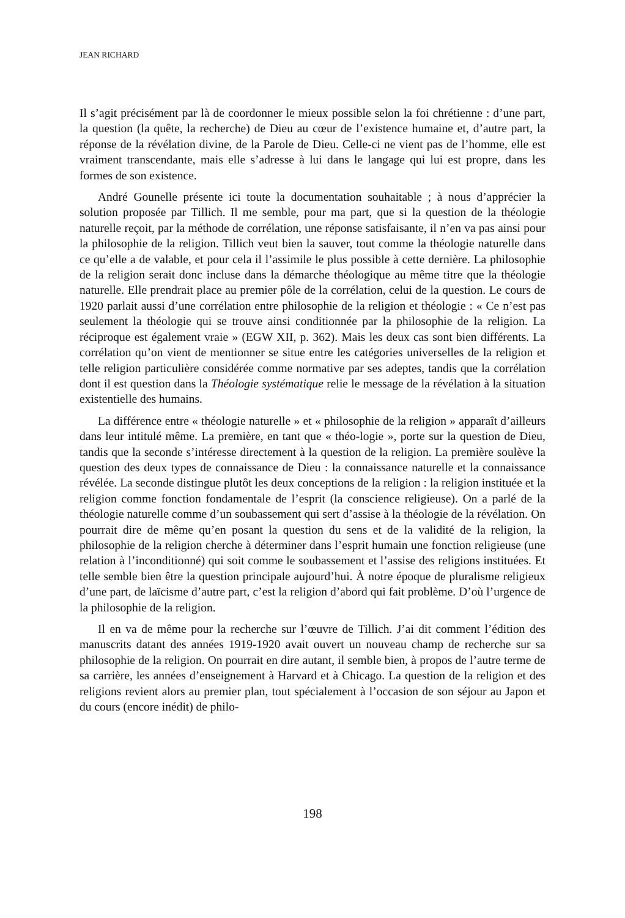JEAN RICHARD
Il s’agit précisément par là de coordonner le mieux possible selon la foi chrétienne : d’une part, la question (la quête, la recherche) de Dieu au cœur de l’existence humaine et, d’autre part, la réponse de la révélation divine, de la Parole de Dieu. Celle-ci ne vient pas de l’homme, elle est vraiment transcendante, mais elle s’adresse à lui dans le langage qui lui est propre, dans les formes de son existence.
André Gounelle présente ici toute la documentation souhaitable ; à nous d’apprécier la solution proposée par Tillich. Il me semble, pour ma part, que si la question de la théologie naturelle reçoit, par la méthode de corrélation, une réponse satisfaisante, il n’en va pas ainsi pour la philosophie de la religion. Tillich veut bien la sauver, tout comme la théologie naturelle dans ce qu’elle a de valable, et pour cela il l’assimile le plus possible à cette dernière. La philosophie de la religion serait donc incluse dans la démarche théologique au même titre que la théologie naturelle. Elle prendrait place au premier pôle de la corrélation, celui de la question. Le cours de 1920 parlait aussi d’une corrélation entre philosophie de la religion et théologie : « Ce n’est pas seulement la théologie qui se trouve ainsi conditionnée par la philosophie de la religion. La réciproque est également vraie » (EGW XII, p. 362). Mais les deux cas sont bien différents. La corrélation qu’on vient de mentionner se situe entre les catégories universelles de la religion et telle religion particulière considérée comme normative par ses adeptes, tandis que la corrélation dont il est question dans la Théologie systématique relie le message de la révélation à la situation existentielle des humains.
La différence entre « théologie naturelle » et « philosophie de la religion » apparaît d’ailleurs dans leur intitulé même. La première, en tant que « théo-logie », porte sur la question de Dieu, tandis que la seconde s’intéresse directement à la question de la religion. La première soulève la question des deux types de connaissance de Dieu : la connaissance naturelle et la connaissance révélée. La seconde distingue plutôt les deux conceptions de la religion : la religion instituée et la religion comme fonction fondamentale de l’esprit (la conscience religieuse). On a parlé de la théologie naturelle comme d’un soubassement qui sert d’assise à la théologie de la révélation. On pourrait dire de même qu’en posant la question du sens et de la validité de la religion, la philosophie de la religion cherche à déterminer dans l’esprit humain une fonction religieuse (une relation à l’inconditionné) qui soit comme le soubassement et l’assise des religions instituées. Et telle semble bien être la question principale aujourd’hui. À notre époque de pluralisme religieux d’une part, de laïcisme d’autre part, c’est la religion d’abord qui fait problème. D’où l’urgence de la philosophie de la religion.
Il en va de même pour la recherche sur l’œuvre de Tillich. J’ai dit comment l’édition des manuscrits datant des années 1919-1920 avait ouvert un nouveau champ de recherche sur sa philosophie de la religion. On pourrait en dire autant, il semble bien, à propos de l’autre terme de sa carrière, les années d’enseignement à Harvard et à Chicago. La question de la religion et des religions revient alors au premier plan, tout spécialement à l’occasion de son séjour au Japon et du cours (encore inédit) de philo-
198